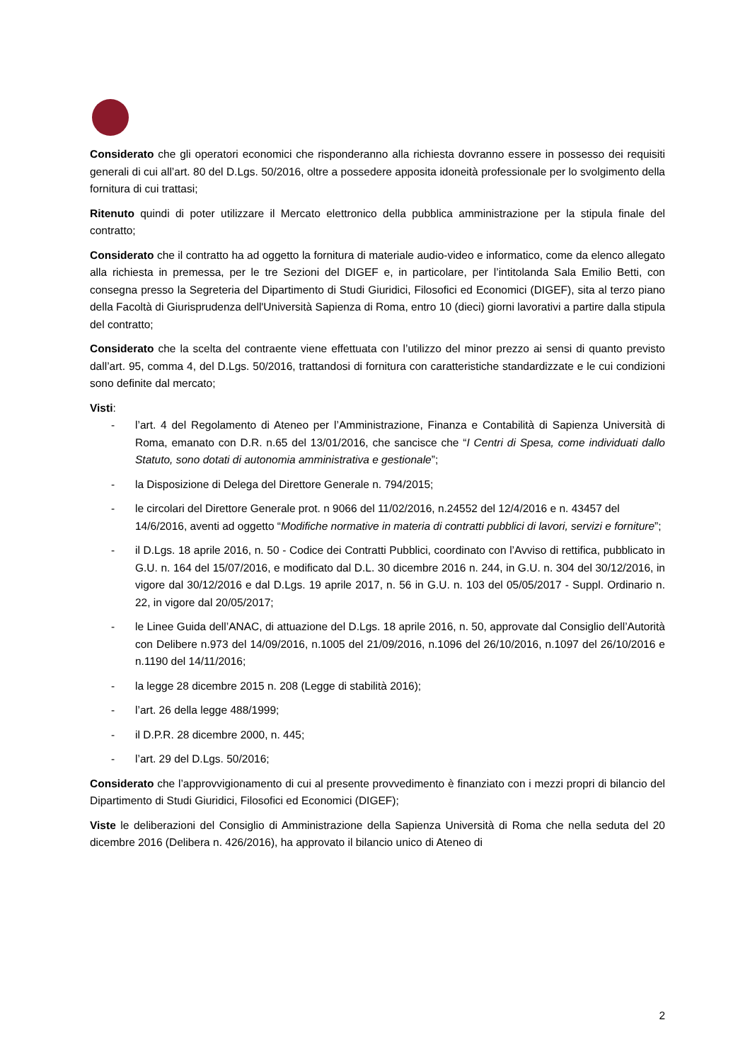Considerato che gli operatori economici che risponderanno alla richiesta dovranno essere in possesso dei requisiti generali di cui all’art. 80 del D.Lgs. 50/2016, oltre a possedere apposita idoneità professionale per lo svolgimento della fornitura di cui trattasi;
Ritenuto quindi di poter utilizzare il Mercato elettronico della pubblica amministrazione per la stipula finale del contratto;
Considerato che il contratto ha ad oggetto la fornitura di materiale audio-video e informatico, come da elenco allegato alla richiesta in premessa, per le tre Sezioni del DIGEF e, in particolare, per l’intitolanda Sala Emilio Betti, con consegna presso la Segreteria del Dipartimento di Studi Giuridici, Filosofici ed Economici (DIGEF), sita al terzo piano della Facoltà di Giurisprudenza dell'Università Sapienza di Roma, entro 10 (dieci) giorni lavorativi a partire dalla stipula del contratto;
Considerato che la scelta del contraente viene effettuata con l’utilizzo del minor prezzo ai sensi di quanto previsto dall’art. 95, comma 4, del D.Lgs. 50/2016, trattandosi di fornitura con caratteristiche standardizzate e le cui condizioni sono definite dal mercato;
Visti:
- l’art. 4 del Regolamento di Ateneo per l’Amministrazione, Finanza e Contabilità di Sapienza Università di Roma, emanato con D.R. n.65 del 13/01/2016, che sancisce che “I Centri di Spesa, come individuati dallo Statuto, sono dotati di autonomia amministrativa e gestionale”;
- la Disposizione di Delega del Direttore Generale n. 794/2015;
- le circolari del Direttore Generale prot. n 9066 del 11/02/2016, n.24552 del 12/4/2016 e n. 43457 del 14/6/2016, aventi ad oggetto “Modifiche normative in materia di contratti pubblici di lavori, servizi e forniture”;
- il D.Lgs. 18 aprile 2016, n. 50 - Codice dei Contratti Pubblici, coordinato con l’Avviso di rettifica, pubblicato in G.U. n. 164 del 15/07/2016, e modificato dal D.L. 30 dicembre 2016 n. 244, in G.U. n. 304 del 30/12/2016, in vigore dal 30/12/2016 e dal D.Lgs. 19 aprile 2017, n. 56 in G.U. n. 103 del 05/05/2017 - Suppl. Ordinario n. 22, in vigore dal 20/05/2017;
- le Linee Guida dell’ANAC, di attuazione del D.Lgs. 18 aprile 2016, n. 50, approvate dal Consiglio dell’Autorità con Delibere n.973 del 14/09/2016, n.1005 del 21/09/2016, n.1096 del 26/10/2016, n.1097 del 26/10/2016 e n.1190 del 14/11/2016;
- la legge 28 dicembre 2015 n. 208 (Legge di stabilità 2016);
- l’art. 26 della legge 488/1999;
- il D.P.R. 28 dicembre 2000, n. 445;
- l’art. 29 del D.Lgs. 50/2016;
Considerato che l’approvvigionamento di cui al presente provvedimento è finanziato con i mezzi propri di bilancio del Dipartimento di Studi Giuridici, Filosofici ed Economici (DIGEF);
Viste le deliberazioni del Consiglio di Amministrazione della Sapienza Università di Roma che nella seduta del 20 dicembre 2016 (Delibera n. 426/2016), ha approvato il bilancio unico di Ateneo di
2